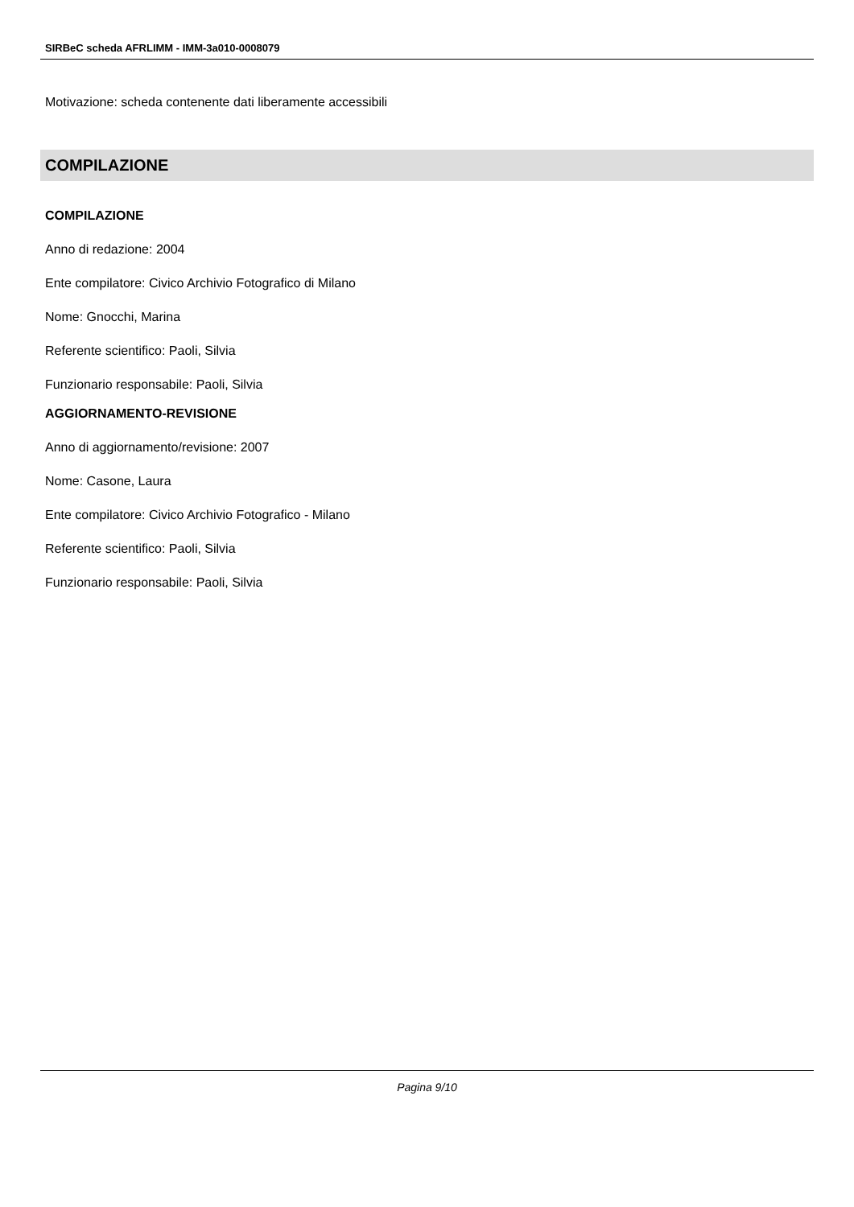SIRBeC scheda AFRLIMM - IMM-3a010-0008079
Motivazione: scheda contenente dati liberamente accessibili
COMPILAZIONE
COMPILAZIONE
Anno di redazione: 2004
Ente compilatore: Civico Archivio Fotografico di Milano
Nome: Gnocchi, Marina
Referente scientifico: Paoli, Silvia
Funzionario responsabile: Paoli, Silvia
AGGIORNAMENTO-REVISIONE
Anno di aggiornamento/revisione: 2007
Nome: Casone, Laura
Ente compilatore: Civico Archivio Fotografico - Milano
Referente scientifico: Paoli, Silvia
Funzionario responsabile: Paoli, Silvia
Pagina 9/10